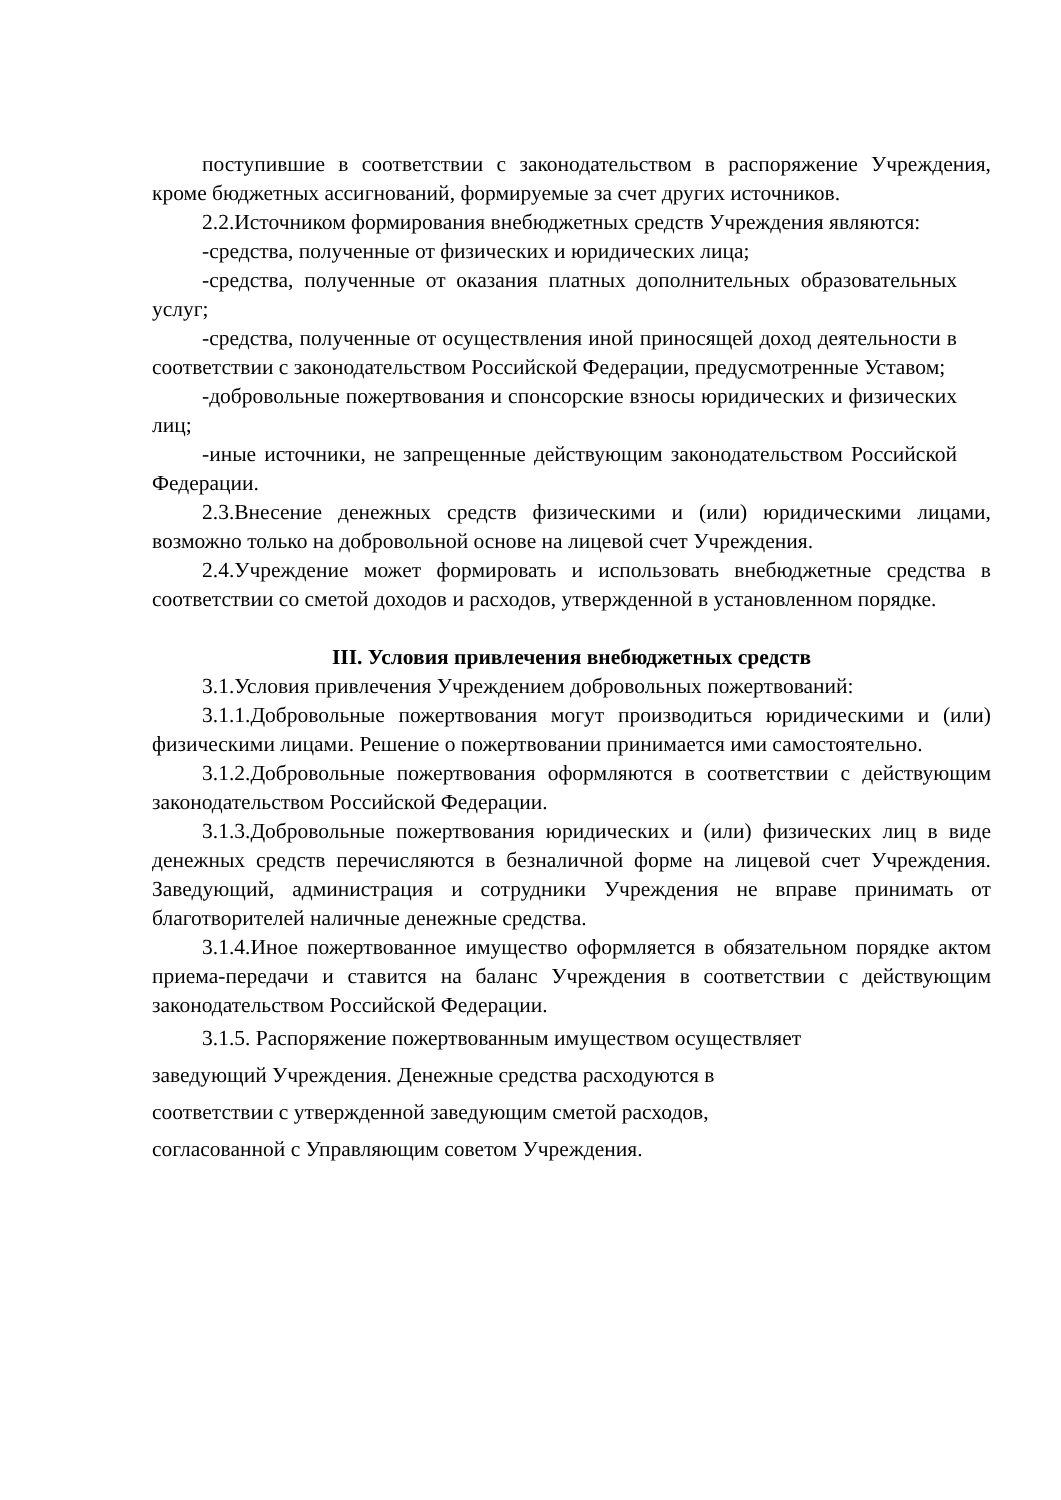поступившие в соответствии с законодательством в распоряжение Учреждения, кроме бюджетных ассигнований, формируемые за счет других источников.
2.2.Источником формирования внебюджетных средств Учреждения являются:
-средства, полученные от физических и юридических лица;
-средства, полученные от оказания платных дополнительных образовательных услуг;
-средства, полученные от осуществления иной приносящей доход деятельности в соответствии с законодательством Российской Федерации, предусмотренные Уставом;
-добровольные пожертвования и спонсорские взносы юридических и физических лиц;
-иные источники, не запрещенные действующим законодательством Российской Федерации.
2.3.Внесение денежных средств физическими и (или) юридическими лицами, возможно только на добровольной основе на лицевой счет Учреждения.
2.4.Учреждение может формировать и использовать внебюджетные средства в соответствии со сметой доходов и расходов, утвержденной в установленном порядке.
III. Условия привлечения внебюджетных средств
3.1.Условия привлечения Учреждением добровольных пожертвований:
3.1.1.Добровольные пожертвования могут производиться юридическими и (или) физическими лицами. Решение о пожертвовании принимается ими самостоятельно.
3.1.2.Добровольные пожертвования оформляются в соответствии с действующим законодательством Российской Федерации.
3.1.3.Добровольные пожертвования юридических и (или) физических лиц в виде денежных средств перечисляются в безналичной форме на лицевой счет Учреждения. Заведующий, администрация и сотрудники Учреждения не вправе принимать от благотворителей наличные денежные средства.
3.1.4.Иное пожертвованное имущество оформляется в обязательном порядке актом приема-передачи и ставится на баланс Учреждения в соответствии с действующим законодательством Российской Федерации.
3.1.5. Распоряжение пожертвованным имуществом осуществляет
заведующий Учреждения. Денежные средства расходуются в
соответствии с утвержденной заведующим сметой расходов,
согласованной с Управляющим советом Учреждения.